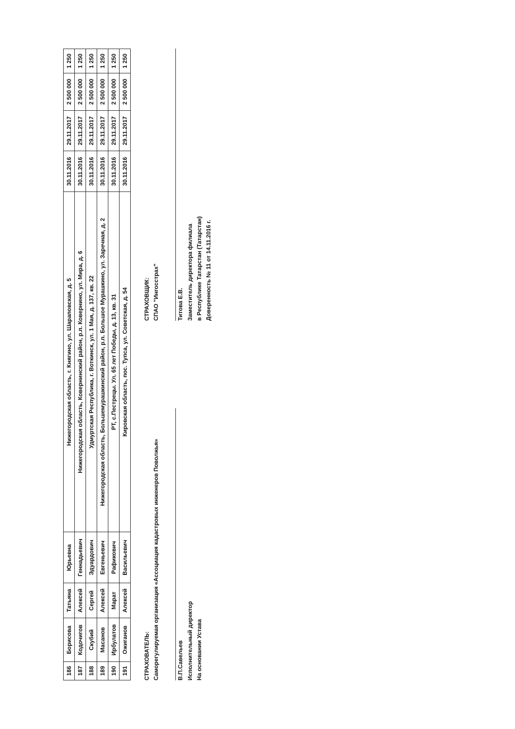| 186 | Борисова | Татьяна | Юрьевна | Нижегородская область, г. Княгино, ул. Шараповская, д. 5 | 30.11.2016 | 29.11.2017 | 2 500 000 | 1 250 |
| 187 | Кодочигов | Алексей | Геннадьевич | Нижегородская область, Ковернинский район, р.п. Ковернино, ул. Мира, д. 6 | 30.11.2016 | 29.11.2017 | 2 500 000 | 1 250 |
| 188 | Скубий | Сергей | Эдуардович | Удмуртская Республика, г. Воткинск, ул. 1 Мая, д. 137, кв. 22 | 30.11.2016 | 29.11.2017 | 2 500 000 | 1 250 |
| 189 | Масанов | Алексей | Евгеньевич | Нижегородская область, Большемурашкинский район, р.п. Большое Мурашкино, ул. Заречная, д. 2 | 30.11.2016 | 29.11.2017 | 2 500 000 | 1 250 |
| 190 | Ирбулатов | Марат | Рафикович | РТ, с.Пестрецы. Ул. 65 лет Победы, д. 13, кв. 31 | 30.11.2016 | 29.11.2017 | 2 500 000 | 1 250 |
| 191 | Ожиганов | Алексей | Васильевич | Кировская область, пос. Тупса, ул. Советская, д. 54 | 30.11.2016 | 29.11.2017 | 2 500 000 | 1 250 |
СТРАХОВАТЕЛЬ:
Саморегулируемая организация «Ассоциация кадастровых инженеров Поволжья»
В.П.Савельев
Исполнительный директор
На основании Устава
СТРАХОВЩИК:
СПАО "Ингосстрах"
Титова Е.В.
Заместитель директора филиала
в Республике Татарстан (Татарстан)
Доверенность № 11 от 14.11.2016 г.